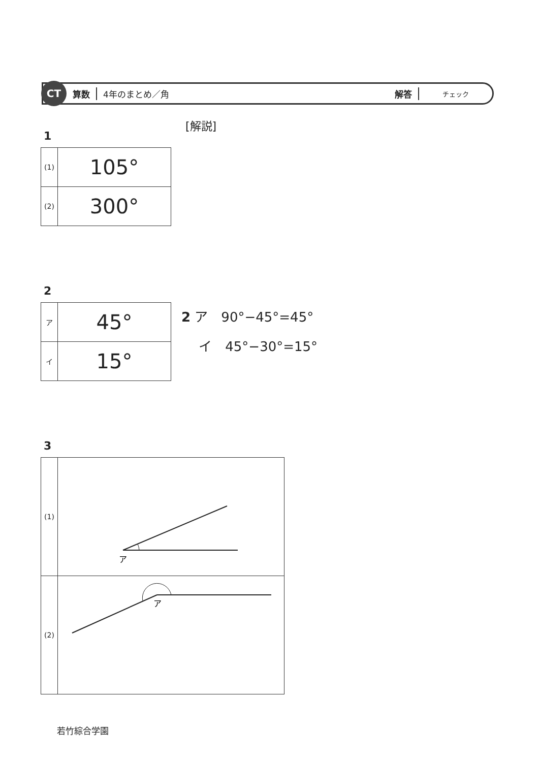CT
算数 4年のまとめ／角 解答
チェック
[解説]
1
| (1) | 105° |
| (2) | 300° |
2
| ア | 45° |
| イ | 15° |
2 ア　90°−45°=45°
　 イ　45°−30°=15°
3
| (1) | ア |
| (2) | ア |
若竹綜合学園